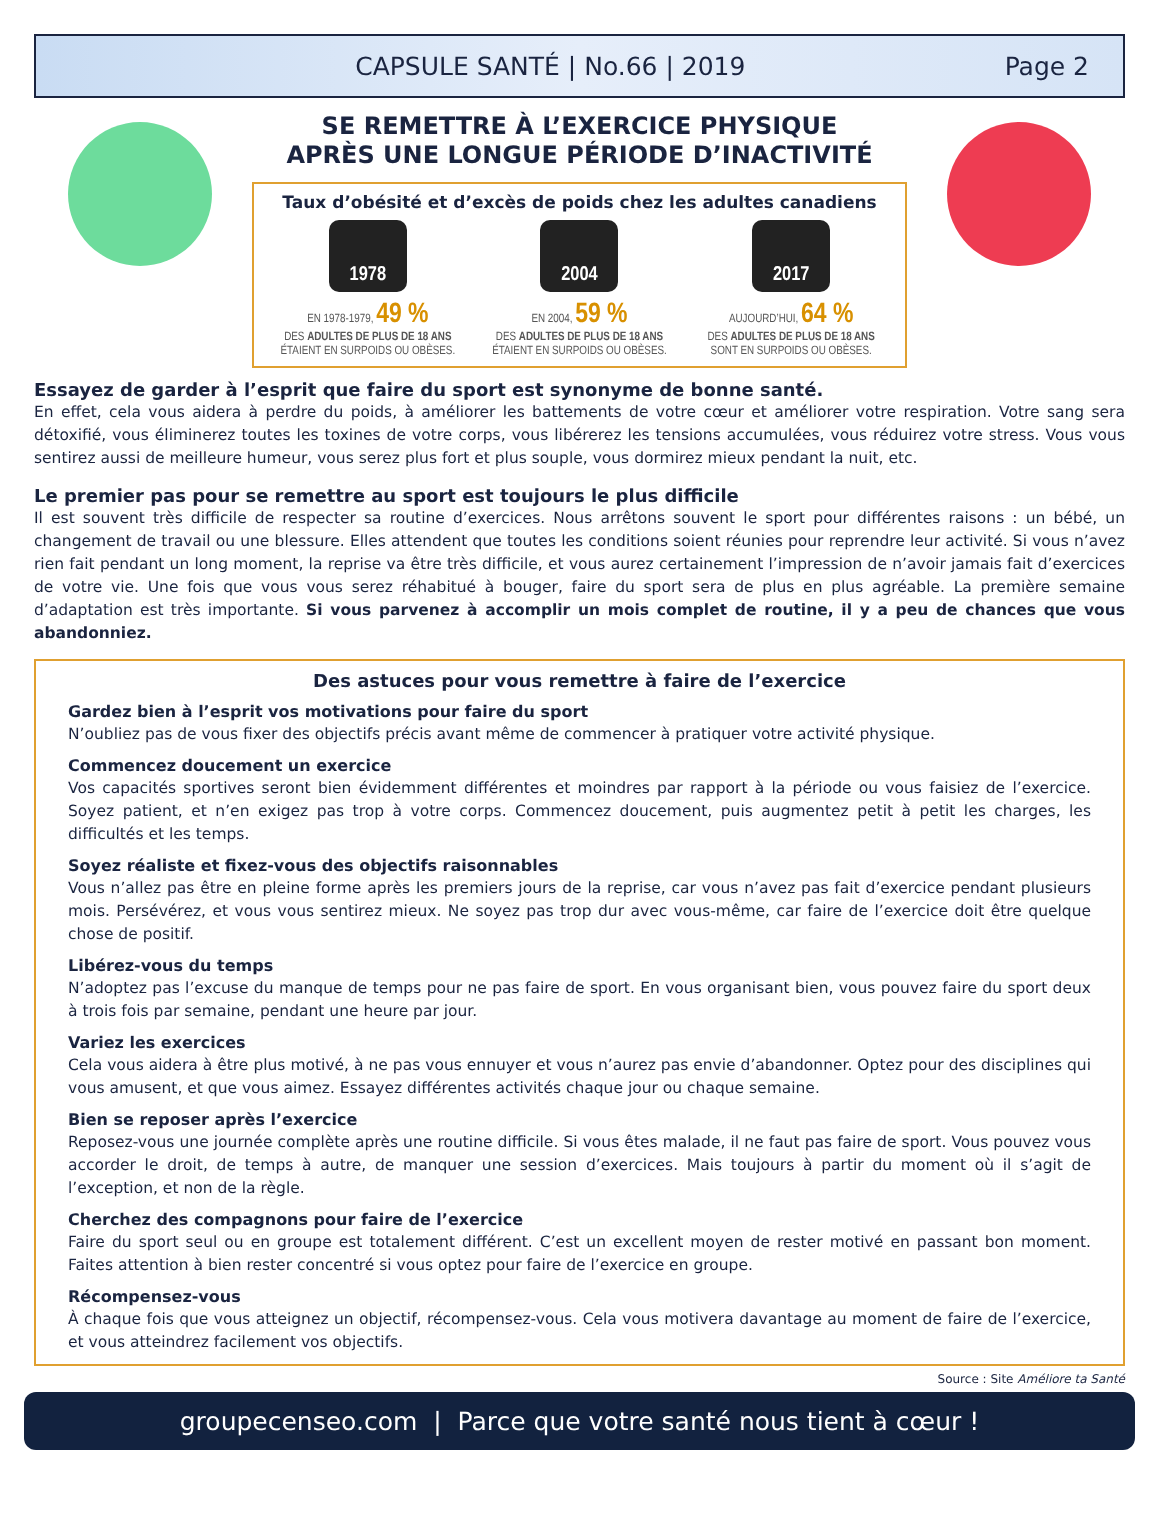CAPSULE SANTÉ | No.66 | 2019 Page 2
SE REMETTRE À L’EXERCICE PHYSIQUE
APRÈS UNE LONGUE PÉRIODE D’INACTIVITÉ
Taux d’obésité et d’excès de poids chez les adultes canadiens
1978
EN 1978-1979, 49 %
DES ADULTES DE PLUS DE 18 ANS
ÉTAIENT EN SURPOIDS OU OBÈSES.
2004
EN 2004, 59 %
DES ADULTES DE PLUS DE 18 ANS
ÉTAIENT EN SURPOIDS OU OBÈSES.
2017
AUJOURD’HUI, 64 %
DES ADULTES DE PLUS DE 18 ANS
SONT EN SURPOIDS OU OBÈSES.
Essayez de garder à l’esprit que faire du sport est synonyme de bonne santé.
En effet, cela vous aidera à perdre du poids, à améliorer les battements de votre cœur et améliorer votre respiration. Votre sang sera détoxifié, vous éliminerez toutes les toxines de votre corps, vous libérerez les tensions accumulées, vous réduirez votre stress. Vous vous sentirez aussi de meilleure humeur, vous serez plus fort et plus souple, vous dormirez mieux pendant la nuit, etc.
Le premier pas pour se remettre au sport est toujours le plus difficile
Il est souvent très difficile de respecter sa routine d’exercices. Nous arrêtons souvent le sport pour différentes raisons : un bébé, un changement de travail ou une blessure. Elles attendent que toutes les conditions soient réunies pour reprendre leur activité. Si vous n’avez rien fait pendant un long moment, la reprise va être très difficile, et vous aurez certainement l’impression de n’avoir jamais fait d’exercices de votre vie. Une fois que vous vous serez réhabitué à bouger, faire du sport sera de plus en plus agréable. La première semaine d’adaptation est très importante. Si vous parvenez à accomplir un mois complet de routine, il y a peu de chances que vous abandonniez.
Des astuces pour vous remettre à faire de l’exercice
Gardez bien à l’esprit vos motivations pour faire du sport
N’oubliez pas de vous fixer des objectifs précis avant même de commencer à pratiquer votre activité physique.
Commencez doucement un exercice
Vos capacités sportives seront bien évidemment différentes et moindres par rapport à la période ou vous faisiez de l’exercice. Soyez patient, et n’en exigez pas trop à votre corps. Commencez doucement, puis augmentez petit à petit les charges, les difficultés et les temps.
Soyez réaliste et fixez-vous des objectifs raisonnables
Vous n’allez pas être en pleine forme après les premiers jours de la reprise, car vous n’avez pas fait d’exercice pendant plusieurs mois. Persévérez, et vous vous sentirez mieux. Ne soyez pas trop dur avec vous-même, car faire de l’exercice doit être quelque chose de positif.
Libérez-vous du temps
N’adoptez pas l’excuse du manque de temps pour ne pas faire de sport. En vous organisant bien, vous pouvez faire du sport deux à trois fois par semaine, pendant une heure par jour.
Variez les exercices
Cela vous aidera à être plus motivé, à ne pas vous ennuyer et vous n’aurez pas envie d’abandonner. Optez pour des disciplines qui vous amusent, et que vous aimez. Essayez différentes activités chaque jour ou chaque semaine.
Bien se reposer après l’exercice
Reposez-vous une journée complète après une routine difficile. Si vous êtes malade, il ne faut pas faire de sport. Vous pouvez vous accorder le droit, de temps à autre, de manquer une session d’exercices. Mais toujours à partir du moment où il s’agit de l’exception, et non de la règle.
Cherchez des compagnons pour faire de l’exercice
Faire du sport seul ou en groupe est totalement différent. C’est un excellent moyen de rester motivé en passant bon moment. Faites attention à bien rester concentré si vous optez pour faire de l’exercice en groupe.
Récompensez-vous
À chaque fois que vous atteignez un objectif, récompensez-vous. Cela vous motivera davantage au moment de faire de l’exercice, et vous atteindrez facilement vos objectifs.
Source : Site Améliore ta Santé
groupecenseo.com | Parce que votre santé nous tient à cœur !